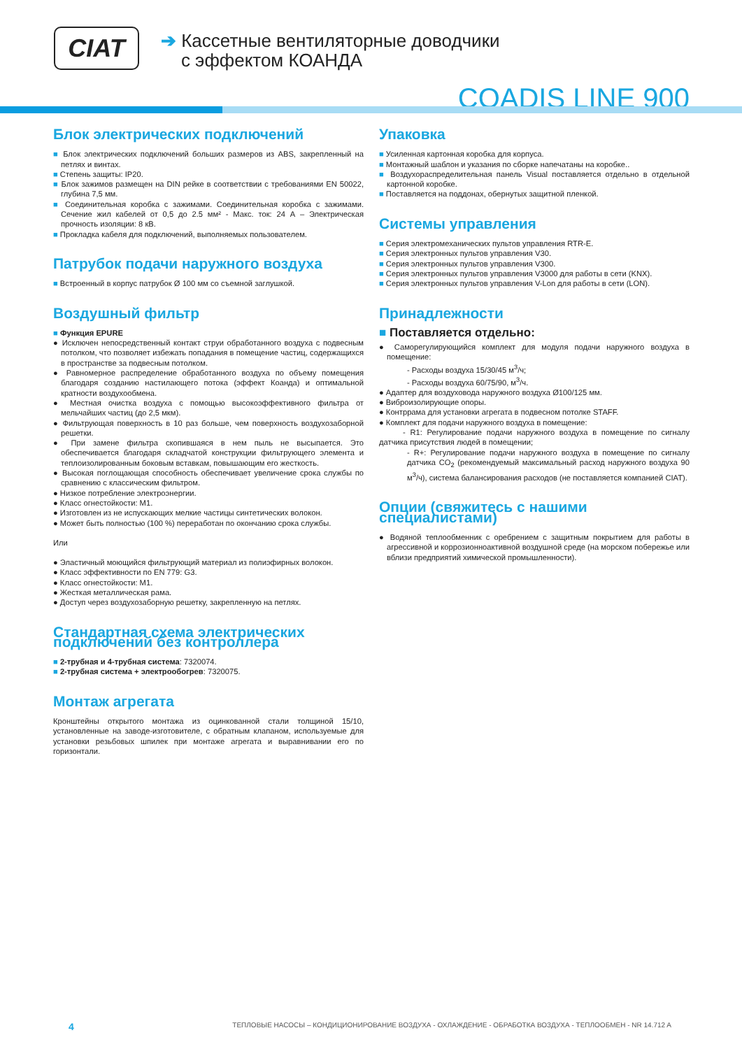CIAT
➔ Кассетные вентиляторные доводчики
с эффектом КОАНДА
COADIS LINE 900
Блок электрических подключений
■ Блок электрических подключений больших размеров из ABS, закрепленный на петлях и винтах.
■ Степень защиты: IP20.
■ Блок зажимов размещен на DIN рейке в соответствии с требованиями EN 50022, глубина 7,5 мм.
■ Соединительная коробка с зажимами. Соединительная коробка с зажимами. Сечение жил кабелей от 0,5 до 2.5 мм² - Макс. ток: 24 А – Электрическая прочность изоляции: 8 кВ.
■ Прокладка кабеля для подключений, выполняемых пользователем.
Патрубок подачи наружного воздуха
■ Встроенный в корпус патрубок Ø 100 мм со съемной заглушкой.
Воздушный фильтр
■ Функция EPURE
● Исключен непосредственный контакт струи обработанного воздуха с подвесным потолком, что позволяет избежать попадания в помещение частиц, содержащихся в пространстве за подвесным потолком.
● Равномерное распределение обработанного воздуха по объему помещения благодаря созданию настилающего потока (эффект Коанда) и оптимальной кратности воздухообмена.
● Местная очистка воздуха с помощью высокоэффективного фильтра от мельчайших частиц (до 2,5 мкм).
● Фильтрующая поверхность в 10 раз больше, чем поверхность воздухозаборной решетки.
● При замене фильтра скопившаяся в нем пыль не высыпается. Это обеспечивается благодаря складчатой конструкции фильтрующего элемента и теплоизолированным боковым вставкам, повышающим его жесткость.
● Высокая поглощающая способность обеспечивает увеличение срока службы по сравнению с классическим фильтром.
● Низкое потребление электроэнергии.
● Класс огнестойкости: M1.
● Изготовлен из не испускающих мелкие частицы синтетических волокон.
● Может быть полностью (100 %) переработан по окончанию срока службы.
Или
● Эластичный моющийся фильтрующий материал из полиэфирных волокон.
● Класс эффективности по EN 779: G3.
● Класс огнестойкости: M1.
● Жесткая металлическая рама.
● Доступ через воздухозаборную решетку, закрепленную на петлях.
Стандартная схема электрических подключений без контроллера
■ 2-трубная и 4-трубная система: 7320074.
■ 2-трубная система + электрообогрев: 7320075.
Монтаж агрегата
Кронштейны открытого монтажа из оцинкованной стали толщиной 15/10, установленные на заводе-изготовителе, с обратным клапаном, используемые для установки резьбовых шпилек при монтаже агрегата и выравнивании его по горизонтали.
Упаковка
■ Усиленная картонная коробка для корпуса.
■ Монтажный шаблон и указания по сборке напечатаны на коробке..
■ Воздухораспределительная панель Visual поставляется отдельно в отдельной картонной коробке.
■ Поставляется на поддонах, обернутых защитной пленкой.
Системы управления
■ Серия электромеханических пультов управления RTR-E.
■ Серия электронных пультов управления V30.
■ Серия электронных пультов управления V300.
■ Серия электронных пультов управления V3000 для работы в сети (KNX).
■ Серия электронных пультов управления V-Lon для работы в сети (LON).
Принадлежности
■ Поставляется отдельно:
● Саморегулирующийся комплект для модуля подачи наружного воздуха в помещение:
- Расходы воздуха 15/30/45 м<sup>3</sup>/ч;
- Расходы воздуха 60/75/90, м<sup>3</sup>/ч.
● Адаптер для воздуховода наружного воздуха Ø100/125 мм.
● Виброизолирующие опоры.
● Контррама для установки агрегата в подвесном потолке STAFF.
● Комплект для подачи наружного воздуха в помещение:
- R1: Регулирование подачи наружного воздуха в помещение по сигналу датчика присутствия людей в помещении;
- R+: Регулирование подачи наружного воздуха в помещение по сигналу датчика CO<sub>2</sub> (рекомендуемый максимальный расход наружного воздуха 90 м<sup>3</sup>/ч), система балансирования расходов (не поставляется компанией CIAT).
Опции (свяжитесь с нашими специалистами)
● Водяной теплообменник с оребрением с защитным покрытием для работы в агрессивной и коррозионноактивной воздушной среде (на морском побережье или вблизи предприятий химической промышленности).
4 ТЕПЛОВЫЕ НАСОСЫ – КОНДИЦИОНИРОВАНИЕ ВОЗДУХА - ОХЛАЖДЕНИЕ - ОБРАБОТКА ВОЗДУХА - ТЕПЛООБМЕН - NR 14.712 A